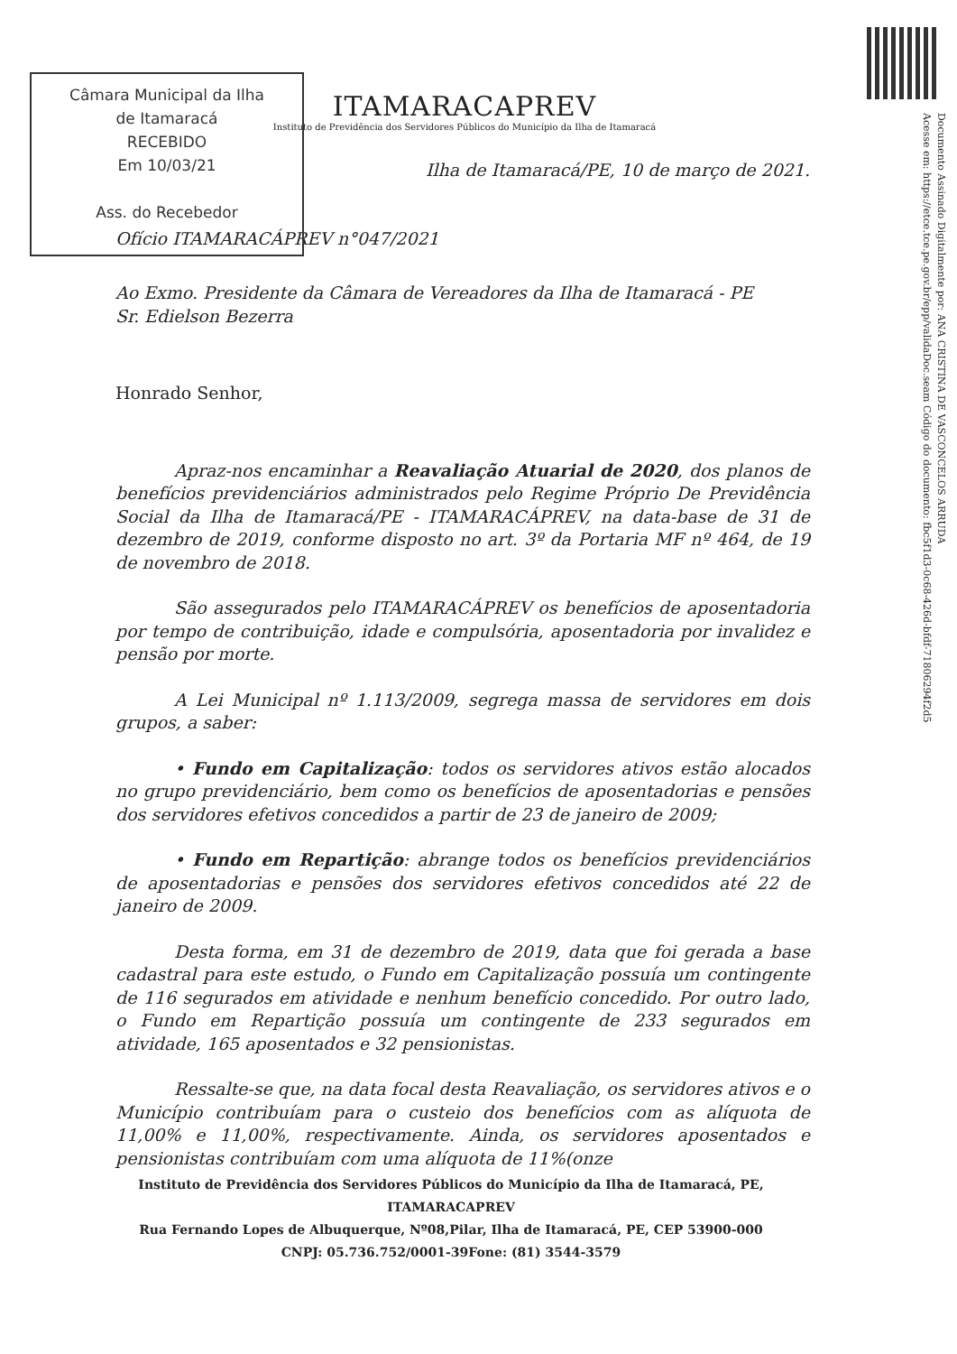Câmara Municipal da Ilha
de Itamaracá
RECEBIDO
Em 10/03/21
Ass. do Recebedor
Documento Assinado Digitalmente por: ANA CRISTINA DE VASCONCELOS ARRUDA
Acesse em: https://etce.tce.pe.gov.br/epp/validaDoc.seam Código do documento: fbc5f1d3-0c68-426d-bfdf-71806294f2d5
ITAMARACAPREV
Instituto de Previdência dos Servidores Públicos do Município da Ilha de Itamaracá
Ilha de Itamaracá/PE, 10 de março de 2021.
Ofício ITAMARACÁPREV n°047/2021
Ao Exmo. Presidente da Câmara de Vereadores da Ilha de Itamaracá - PE
Sr. Edielson Bezerra
Honrado Senhor,
Apraz-nos encaminhar a Reavaliação Atuarial de 2020, dos planos de benefícios previdenciários administrados pelo Regime Próprio De Previdência Social da Ilha de Itamaracá/PE - ITAMARACÁPREV, na data-base de 31 de dezembro de 2019, conforme disposto no art. 3º da Portaria MF nº 464, de 19 de novembro de 2018.
São assegurados pelo ITAMARACÁPREV os benefícios de aposentadoria por tempo de contribuição, idade e compulsória, aposentadoria por invalidez e pensão por morte.
A Lei Municipal nº 1.113/2009, segrega massa de servidores em dois grupos, a saber:
• Fundo em Capitalização: todos os servidores ativos estão alocados no grupo previdenciário, bem como os benefícios de aposentadorias e pensões dos servidores efetivos concedidos a partir de 23 de janeiro de 2009;
• Fundo em Repartição: abrange todos os benefícios previdenciários de aposentadorias e pensões dos servidores efetivos concedidos até 22 de janeiro de 2009.
Desta forma, em 31 de dezembro de 2019, data que foi gerada a base cadastral para este estudo, o Fundo em Capitalização possuía um contingente de 116 segurados em atividade e nenhum benefício concedido. Por outro lado, o Fundo em Repartição possuía um contingente de 233 segurados em atividade, 165 aposentados e 32 pensionistas.
Ressalte-se que, na data focal desta Reavaliação, os servidores ativos e o Município contribuíam para o custeio dos benefícios com as alíquota de 11,00% e 11,00%, respectivamente. Ainda, os servidores aposentados e pensionistas contribuíam com uma alíquota de 11%(onze
Instituto de Previdência dos Servidores Públicos do Município da Ilha de Itamaracá, PE,
ITAMARACAPREV
Rua Fernando Lopes de Albuquerque, Nº08,Pilar, Ilha de Itamaracá, PE, CEP 53900-000
CNPJ: 05.736.752/0001-39Fone: (81) 3544-3579